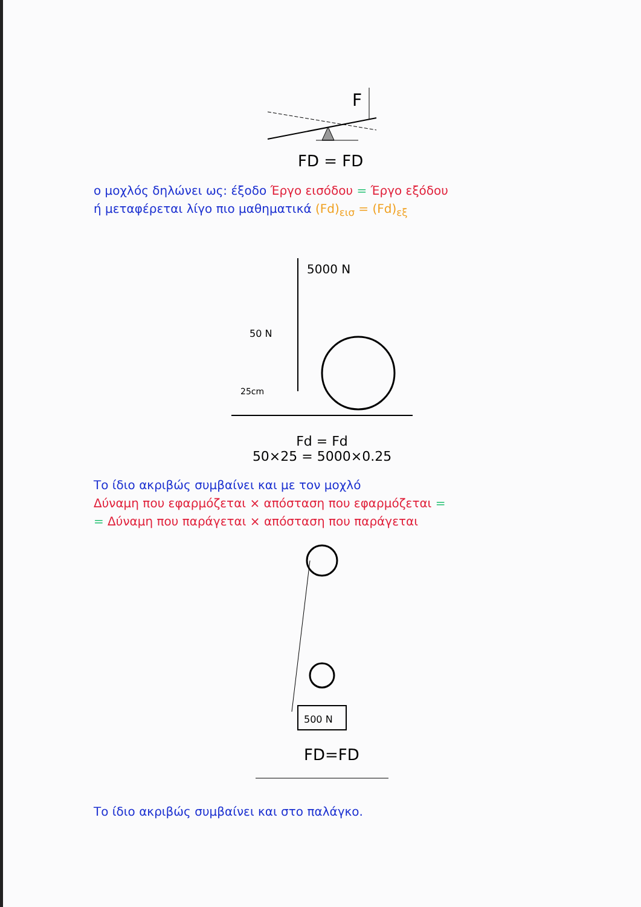F
FD = FD
ο μοχλός δηλώνει ως: έξοδο Έργο εισόδου = Έργο εξόδου
ή μεταφέρεται λίγο πιο μαθηματικά (Fd)<sub>εισ</sub> = (Fd)<sub>εξ</sub>
5000 N
50 N
25cm
Fd = Fd
50×25 = 5000×0.25
Το ίδιο ακριβώς συμβαίνει και με τον μοχλό
Δύναμη που εφαρμόζεται × απόσταση που εφαρμόζεται =
= Δύναμη που παράγεται × απόσταση που παράγεται
500 N
FD=FD
Το ίδιο ακριβώς συμβαίνει και στο παλάγκο.